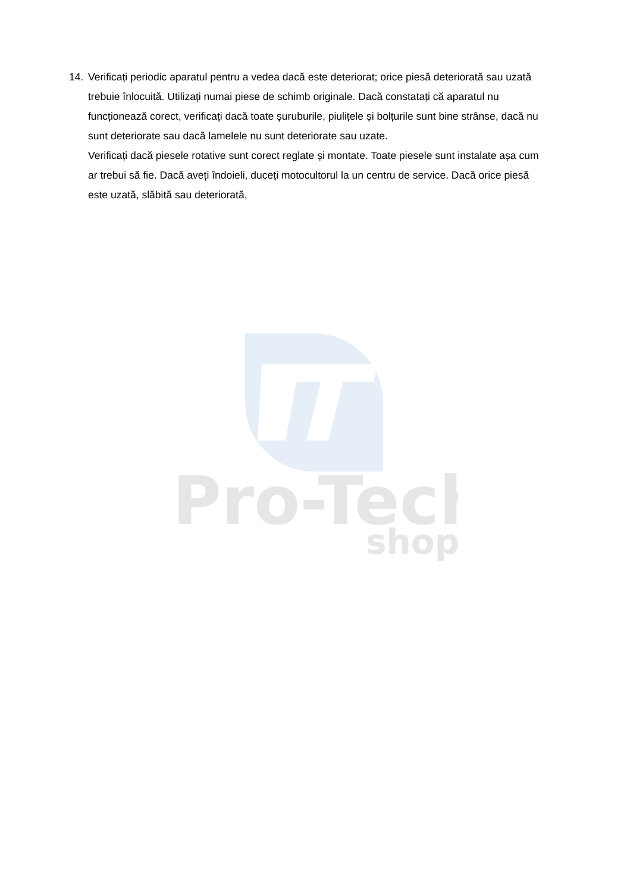Pro-Tech
shop
14. Verificați periodic aparatul pentru a vedea dacă este deteriorat; orice piesă deteriorată sau uzată trebuie înlocuită. Utilizați numai piese de schimb originale. Dacă constatați că aparatul nu funcționează corect, verificați dacă toate șuruburile, piulițele și bolțurile sunt bine strânse, dacă nu sunt deteriorate sau dacă lamelele nu sunt deteriorate sau uzate.
Verificați dacă piesele rotative sunt corect reglate și montate. Toate piesele sunt instalate așa cum ar trebui să fie. Dacă aveți îndoieli, duceți motocultorul la un centru de service. Dacă orice piesă este uzată, slăbită sau deteriorată,